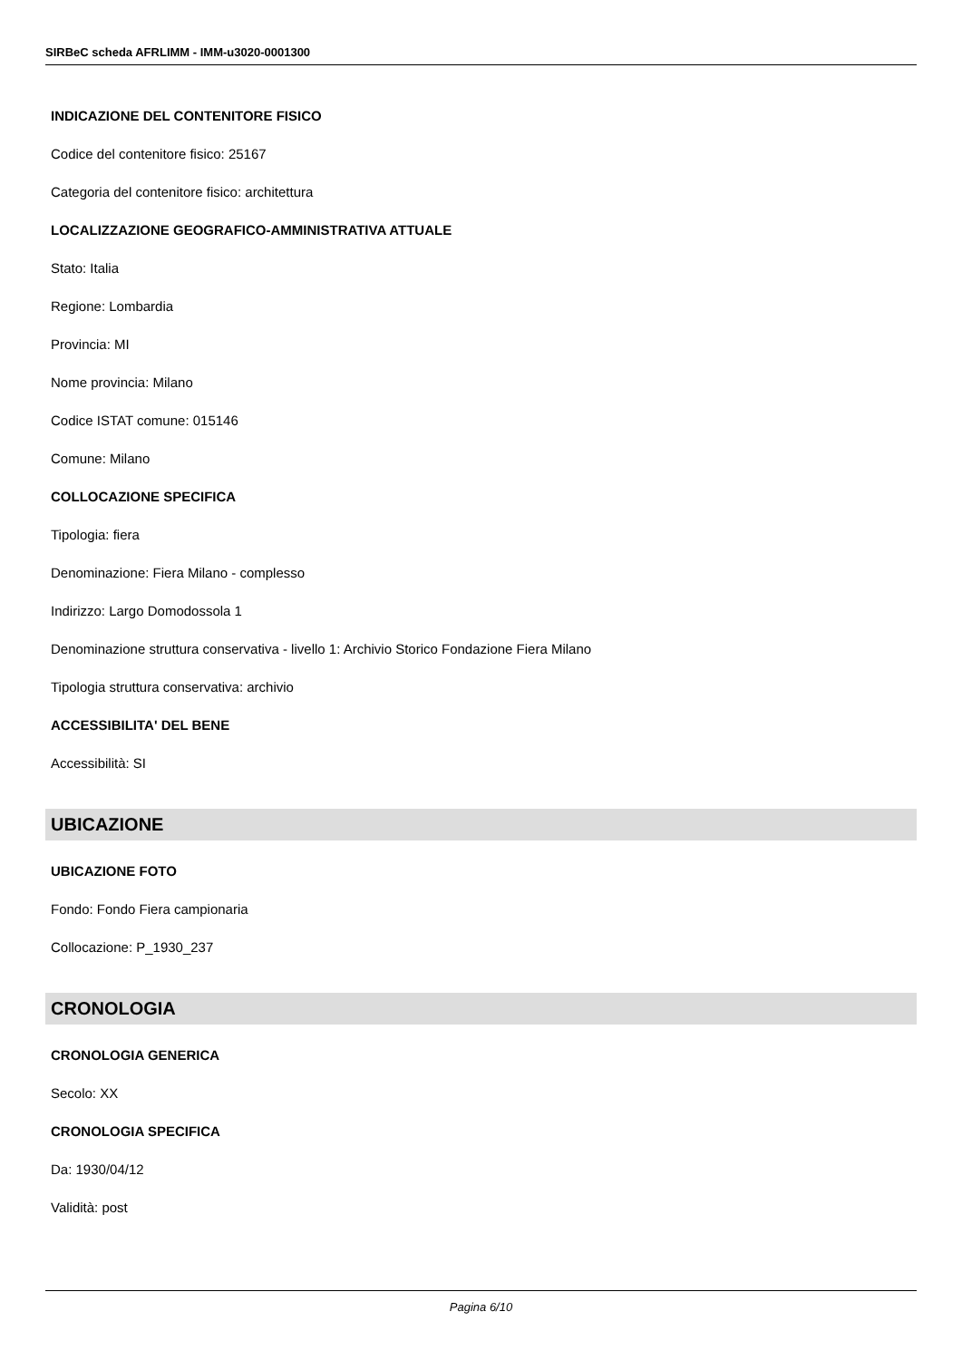SIRBeC scheda AFRLIMM - IMM-u3020-0001300
INDICAZIONE DEL CONTENITORE FISICO
Codice del contenitore fisico: 25167
Categoria del contenitore fisico: architettura
LOCALIZZAZIONE GEOGRAFICO-AMMINISTRATIVA ATTUALE
Stato: Italia
Regione: Lombardia
Provincia: MI
Nome provincia: Milano
Codice ISTAT comune: 015146
Comune: Milano
COLLOCAZIONE SPECIFICA
Tipologia: fiera
Denominazione: Fiera Milano - complesso
Indirizzo: Largo Domodossola 1
Denominazione struttura conservativa - livello 1: Archivio Storico Fondazione Fiera Milano
Tipologia struttura conservativa: archivio
ACCESSIBILITA' DEL BENE
Accessibilità: SI
UBICAZIONE
UBICAZIONE FOTO
Fondo: Fondo Fiera campionaria
Collocazione: P_1930_237
CRONOLOGIA
CRONOLOGIA GENERICA
Secolo: XX
CRONOLOGIA SPECIFICA
Da: 1930/04/12
Validità: post
Pagina 6/10